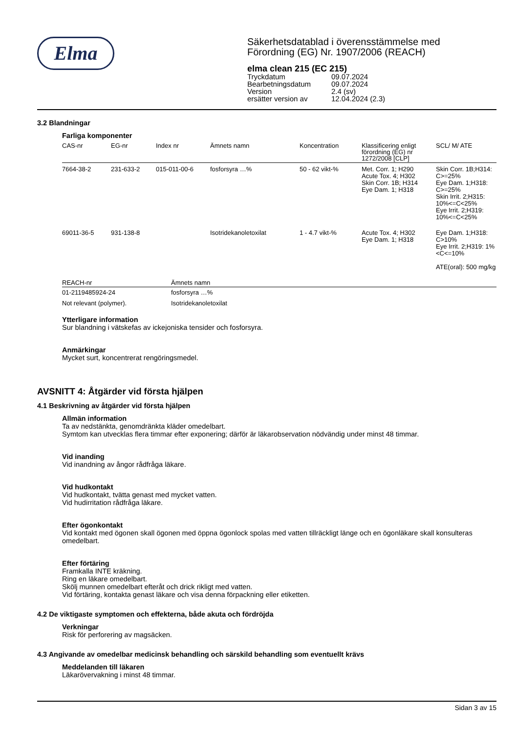Elma
Säkerhetsdatablad i överensstämmelse med
Förordning (EG) Nr. 1907/2006 (REACH)
elma clean 215 (EC 215)
| Tryckdatum | 09.07.2024 |
| Bearbetningsdatum | 09.07.2024 |
| Version | 2.4 (sv) |
| ersätter version av | 12.04.2024 (2.3) |
3.2 Blandningar
Farliga komponenter
| CAS-nr | EG-nr | Index nr | Ämnets namn | Koncentration | Klassificering enligt förordning (EG) nr 1272/2008 [CLP] | SCL/ M/ ATE |
| --- | --- | --- | --- | --- | --- | --- |
| 7664-38-2 | 231-633-2 | 015-011-00-6 | fosforsyra …% | 50 - 62 vikt-% | Met. Corr. 1; H290 Acute Tox. 4; H302 Skin Corr. 1B; H314 Eye Dam. 1; H318 | Skin Corr. 1B;H314: C>=25% Eye Dam. 1;H318: C>=25% Skin Irrit. 2;H315: 10%<=C<25% Eye Irrit. 2;H319: 10%<=C<25% |
| 69011-36-5 | 931-138-8 | | Isotridekanoletoxilat | 1 - 4.7 vikt-% | Acute Tox. 4; H302 Eye Dam. 1; H318 | Eye Dam. 1;H318: C>10% Eye Irrit. 2;H319: 1%<C<=10% ATE(oral): 500 mg/kg |
| REACH-nr | Ämnets namn |
| --- | --- |
| 01-2119485924-24 | fosforsyra …% |
| Not relevant (polymer). | Isotridekanoletoxilat |
Ytterligare information
Sur blandning i vätskefas av ickejoniska tensider och fosforsyra.
Anmärkingar
Mycket surt, koncentrerat rengöringsmedel.
AVSNITT 4: Åtgärder vid första hjälpen
4.1 Beskrivning av åtgärder vid första hjälpen
Allmän information
Ta av nedstänkta, genomdränkta kläder omedelbart.
Symtom kan utvecklas flera timmar efter exponering; därför är läkarobservation nödvändig under minst 48 timmar.
Vid inanding
Vid inandning av ångor rådfråga läkare.
Vid hudkontakt
Vid hudkontakt, tvätta genast med mycket vatten.
Vid hudirritation rådfråga läkare.
Efter ögonkontakt
Vid kontakt med ögonen skall ögonen med öppna ögonlock spolas med vatten tillräckligt länge och en ögonläkare skall konsulteras omedelbart.
Efter förtäring
Framkalla INTE kräkning.
Ring en läkare omedelbart.
Skölj munnen omedelbart efteråt och drick rikligt med vatten.
Vid förtäring, kontakta genast läkare och visa denna förpackning eller etiketten.
4.2 De viktigaste symptomen och effekterna, både akuta och fördröjda
Verkningar
Risk för perforering av magsäcken.
4.3 Angivande av omedelbar medicinsk behandling och särskild behandling som eventuellt krävs
Meddelanden till läkaren
Läkarövervakning i minst 48 timmar.
Sidan 3 av 15